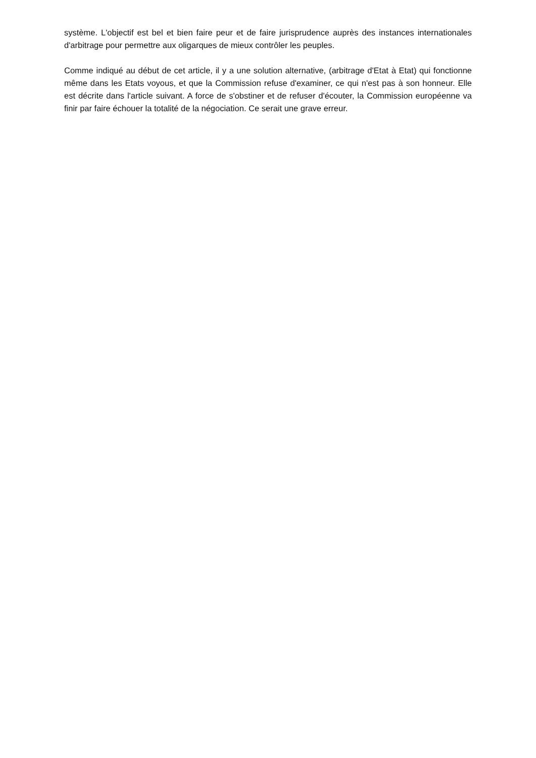système. L'objectif est bel et bien faire peur et de faire jurisprudence auprès des instances internationales d'arbitrage pour permettre aux oligarques de mieux contrôler les peuples.
Comme indiqué au début de cet article, il y a une solution alternative, (arbitrage d'Etat à Etat) qui fonctionne même dans les Etats voyous, et que la Commission refuse d'examiner, ce qui n'est pas à son honneur. Elle est décrite dans l'article suivant. A force de s'obstiner et de refuser d'écouter, la Commission européenne va finir par faire échouer la totalité de la négociation. Ce serait une grave erreur.